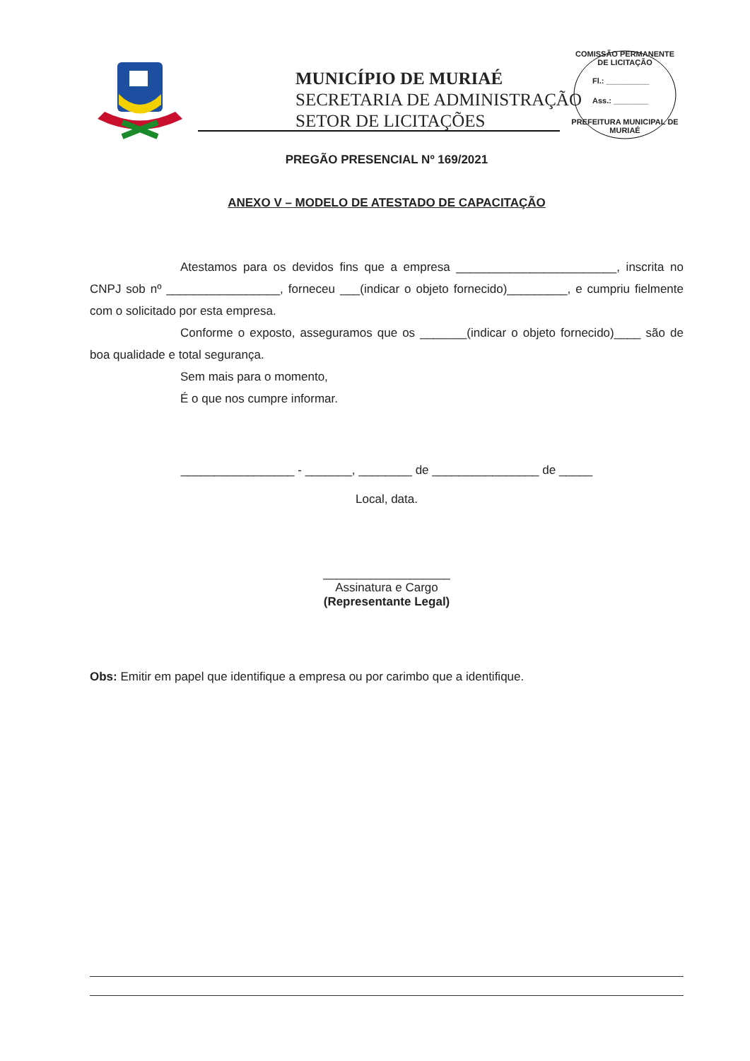MUNICÍPIO DE MURIAÉ
SECRETARIA DE ADMINISTRAÇÃO
SETOR DE LICITAÇÕES
COMISSÃO PERMANENTE DE LICITAÇÃO
Fl.: __________
Ass.: ________
PREFEITURA MUNICIPAL DE MURIAÉ
PREGÃO PRESENCIAL Nº 169/2021
ANEXO V – MODELO DE ATESTADO DE CAPACITAÇÃO
Atestamos para os devidos fins que a empresa ________________________, inscrita no CNPJ sob nº _________________, forneceu ___(indicar o objeto fornecido)_________, e cumpriu fielmente com o solicitado por esta empresa.
Conforme o exposto, asseguramos que os _______(indicar o objeto fornecido)____ são de boa qualidade e total segurança.
Sem mais para o momento,
É o que nos cumpre informar.
_________________ - _______, ________ de ________________ de _____
Local, data.
___________________
Assinatura e Cargo
(Representante Legal)
Obs: Emitir em papel que identifique a empresa ou por carimbo que a identifique.